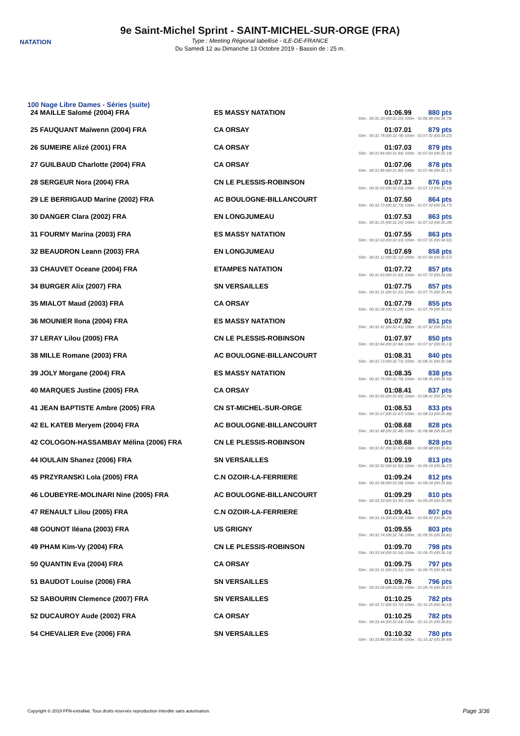NATATION
9e Saint-Michel Sprint - SAINT-MICHEL-SUR-ORGE (FRA)
Type : Meeting Régional labellisé - ILE-DE-FRANCE
Du Samedi 12 au Dimanche 13 Octobre 2019 - Bassin de : 25 m.
100 Nage Libre Dames - Séries (suite)
| 24 MAILLE Salomé (2004) FRA | ES MASSY NATATION | 01:06.99 880 pts 50m : 00:32.20 (00:32.20) 100m : 01:06.99 (00:34.79) |
| 25 FAUQUANT Maïwenn (2004) FRA | CA ORSAY | 01:07.01 879 pts 50m : 00:32.78 (00:32.78) 100m : 01:07.01 (00:34.23) |
| 26 SUMEIRE Alizé (2001) FRA | CA ORSAY | 01:07.03 879 pts 50m : 00:31.84 (00:31.84) 100m : 01:07.03 (00:35.19) |
| 27 GUILBAUD Charlotte (2004) FRA | CA ORSAY | 01:07.06 878 pts 50m : 00:31.89 (00:31.89) 100m : 01:07.06 (00:35.17) |
| 28 SERGEUR Nora (2004) FRA | CN LE PLESSIS-ROBINSON | 01:07.13 876 pts 50m : 00:32.03 (00:32.03) 100m : 01:07.13 (00:35.10) |
| 29 LE BERRIGAUD Marine (2002) FRA | AC BOULOGNE-BILLANCOURT | 01:07.50 864 pts 50m : 00:32.73 (00:32.73) 100m : 01:07.50 (00:34.77) |
| 30 DANGER Clara (2002) FRA | EN LONGJUMEAU | 01:07.53 863 pts 50m : 00:32.25 (00:32.25) 100m : 01:07.53 (00:35.28) |
| 31 FOURMY Marina (2003) FRA | ES MASSY NATATION | 01:07.55 863 pts 50m : 00:32.63 (00:32.63) 100m : 01:07.55 (00:34.92) |
| 32 BEAUDRON Leann (2003) FRA | EN LONGJUMEAU | 01:07.69 858 pts 50m : 00:32.12 (00:32.12) 100m : 01:07.69 (00:35.57) |
| 33 CHAUVET Oceane (2004) FRA | ETAMPES NATATION | 01:07.72 857 pts 50m : 00:31.63 (00:31.63) 100m : 01:07.72 (00:36.09) |
| 34 BURGER Alix (2007) FRA | SN VERSAILLES | 01:07.75 857 pts 50m : 00:32.31 (00:32.31) 100m : 01:07.75 (00:35.44) |
| 35 MIALOT Maud (2003) FRA | CA ORSAY | 01:07.79 855 pts 50m : 00:32.28 (00:32.28) 100m : 01:07.79 (00:35.51) |
| 36 MOUNIER Ilona (2004) FRA | ES MASSY NATATION | 01:07.92 851 pts 50m : 00:32.41 (00:32.41) 100m : 01:07.92 (00:35.51) |
| 37 LERAY Lilou (2005) FRA | CN LE PLESSIS-ROBINSON | 01:07.97 850 pts 50m : 00:32.84 (00:32.84) 100m : 01:07.97 (00:35.13) |
| 38 MILLE Romane (2003) FRA | AC BOULOGNE-BILLANCOURT | 01:08.31 840 pts 50m : 00:32.73 (00:32.73) 100m : 01:08.31 (00:35.58) |
| 39 JOLY Morgane (2004) FRA | ES MASSY NATATION | 01:08.35 838 pts 50m : 00:32.79 (00:32.79) 100m : 01:08.35 (00:35.56) |
| 40 MARQUES Justine (2005) FRA | CA ORSAY | 01:08.41 837 pts 50m : 00:32.65 (00:32.65) 100m : 01:08.41 (00:35.76) |
| 41 JEAN BAPTISTE Ambre (2005) FRA | CN ST-MICHEL-SUR-ORGE | 01:08.53 833 pts 50m : 00:32.67 (00:32.67) 100m : 01:08.53 (00:35.86) |
| 42 EL KATEB Meryem (2004) FRA | AC BOULOGNE-BILLANCOURT | 01:08.68 828 pts 50m : 00:32.48 (00:32.48) 100m : 01:08.68 (00:36.20) |
| 42 COLOGON-HASSAMBAY Mélina (2006) FRA | CN LE PLESSIS-ROBINSON | 01:08.68 828 pts 50m : 00:32.87 (00:32.87) 100m : 01:08.68 (00:35.81) |
| 44 IOULAIN Shanez (2006) FRA | SN VERSAILLES | 01:09.19 813 pts 50m : 00:32.92 (00:32.92) 100m : 01:09.19 (00:36.27) |
| 45 PRZYRANSKI Lola (2005) FRA | C.N OZOIR-LA-FERRIERE | 01:09.24 812 pts 50m : 00:33.58 (00:33.58) 100m : 01:09.24 (00:35.66) |
| 46 LOUBEYRE-MOLINARI Nine (2005) FRA | AC BOULOGNE-BILLANCOURT | 01:09.29 810 pts 50m : 00:33.30 (00:33.30) 100m : 01:09.29 (00:35.99) |
| 47 RENAULT Lilou (2005) FRA | C.N OZOIR-LA-FERRIERE | 01:09.41 807 pts 50m : 00:33.16 (00:33.16) 100m : 01:09.41 (00:36.25) |
| 48 GOUNOT Iléana (2003) FRA | US GRIGNY | 01:09.55 803 pts 50m : 00:32.74 (00:32.74) 100m : 01:09.55 (00:36.81) |
| 49 PHAM Kim-Vy (2004) FRA | CN LE PLESSIS-ROBINSON | 01:09.70 798 pts 50m : 00:33.54 (00:33.54) 100m : 01:09.70 (00:36.16) |
| 50 QUANTIN Eva (2004) FRA | CA ORSAY | 01:09.75 797 pts 50m : 00:33.31 (00:33.31) 100m : 01:09.75 (00:36.44) |
| 51 BAUDOT Louise (2006) FRA | SN VERSAILLES | 01:09.76 796 pts 50m : 00:33.09 (00:33.09) 100m : 01:09.76 (00:36.67) |
| 52 SABOURIN Clemence (2007) FRA | SN VERSAILLES | 01:10.25 782 pts 50m : 00:33.72 (00:33.72) 100m : 01:10.25 (00:36.53) |
| 52 DUCAUROY Aude (2002) FRA | CA ORSAY | 01:10.25 782 pts 50m : 00:33.44 (00:33.44) 100m : 01:10.25 (00:36.81) |
| 54 CHEVALIER Eve (2006) FRA | SN VERSAILLES | 01:10.32 780 pts 50m : 00:33.88 (00:33.88) 100m : 01:10.32 (00:36.44) |
Copyright © 2019 FFN-extraNat. Tous droits réservés reproduction interdite sans autorisation.
Page 3/36